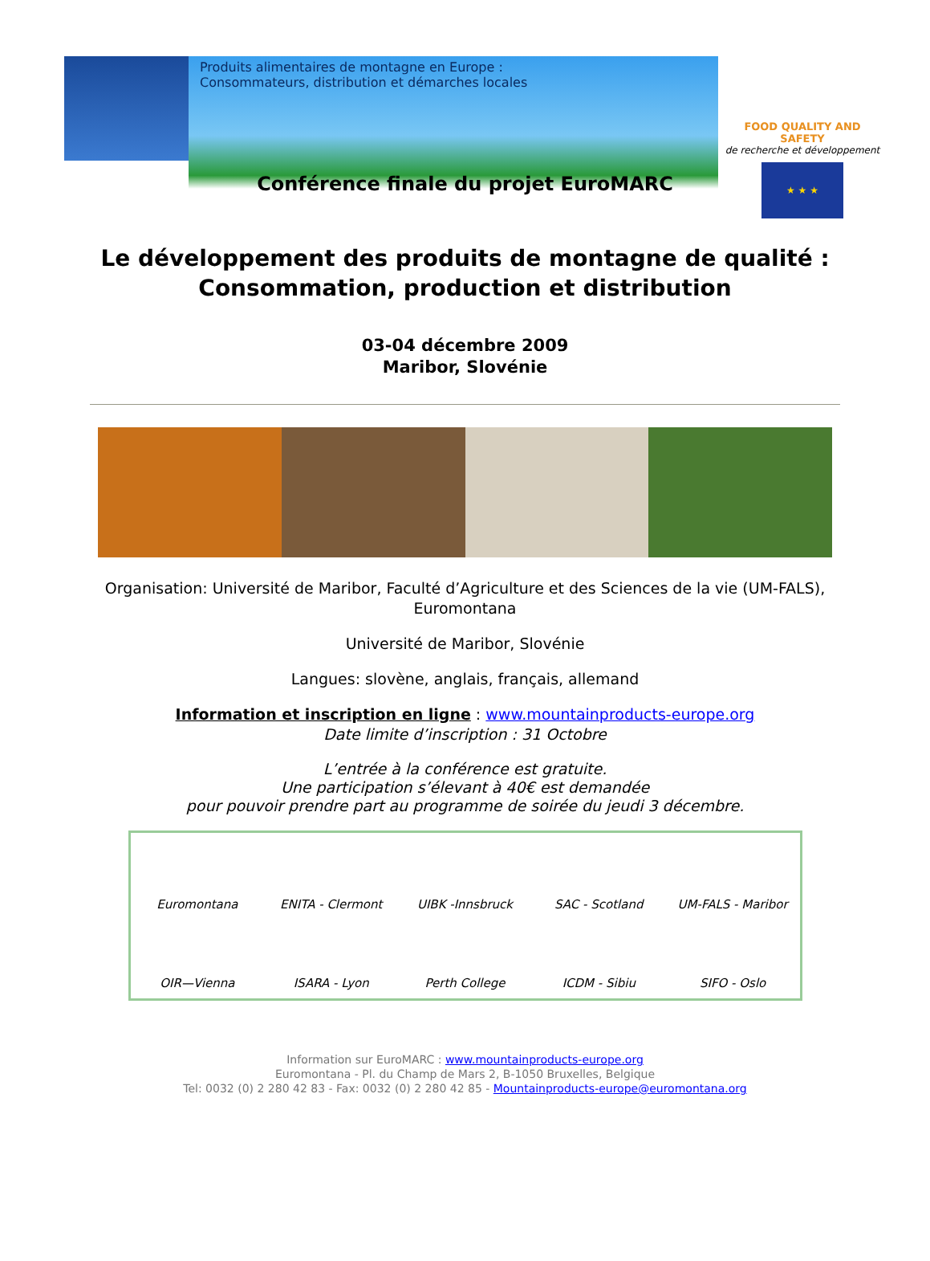Produits alimentaires de montagne en Europe :
Consommateurs, distribution et démarches locales
FOOD QUALITY AND SAFETY
de recherche et développement
★ ★ ★
Conférence finale du projet EuroMARC
Le développement des produits de montagne de qualité :
Consommation, production et distribution
03-04 décembre 2009
Maribor, Slovénie
Organisation: Université de Maribor, Faculté d’Agriculture et des Sciences de la vie (UM-FALS),
Euromontana
Université de Maribor, Slovénie
Langues: slovène, anglais, français, allemand
Information et inscription en ligne : www.mountainproducts-europe.org
Date limite d’inscription : 31 Octobre
L’entrée à la conférence est gratuite.
Une participation s’élevant à 40€ est demandée
pour pouvoir prendre part au programme de soirée du jeudi 3 décembre.
Euromontana
ENITA - Clermont
UIBK -Innsbruck
SAC - Scotland
UM-FALS - Maribor
OIR—Vienna
ISARA - Lyon
Perth College
ICDM - Sibiu
SIFO - Oslo
Information sur EuroMARC : www.mountainproducts-europe.org
Euromontana - Pl. du Champ de Mars 2, B-1050 Bruxelles, Belgique
Tel: 0032 (0) 2 280 42 83 - Fax: 0032 (0) 2 280 42 85 - Mountainproducts-europe@euromontana.org